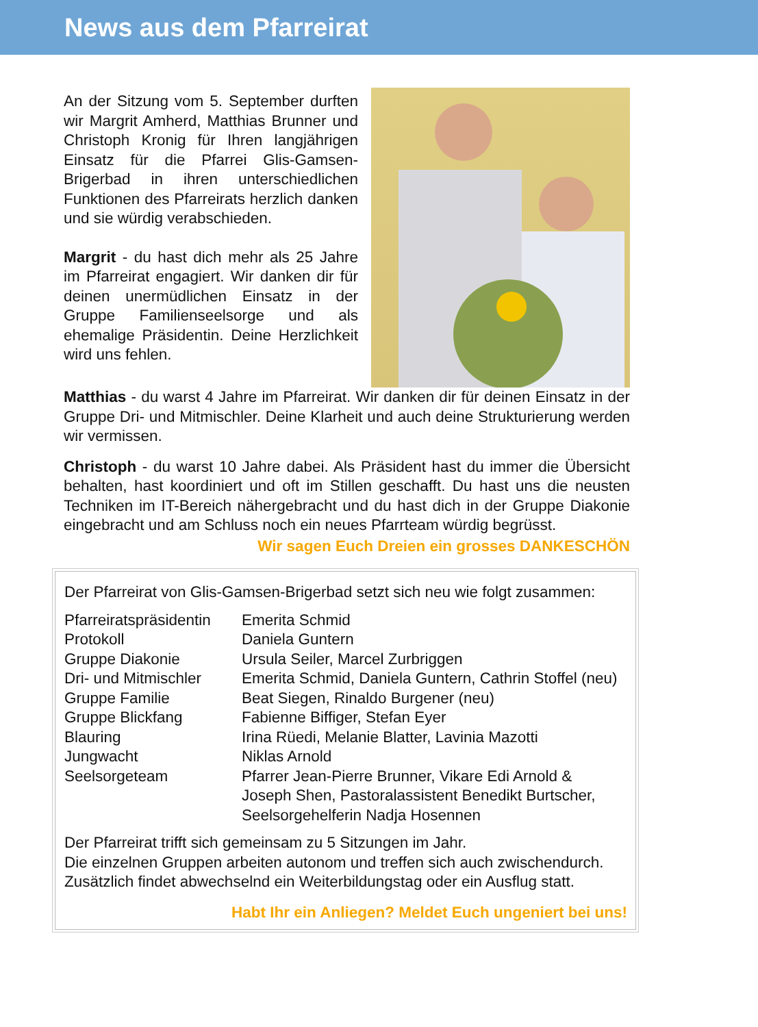News aus dem Pfarreirat
An der Sitzung vom 5. September durften wir Margrit Amherd, Matthias Brunner und Christoph Kronig für Ihren langjährigen Einsatz für die Pfarrei Glis-Gamsen-Brigerbad in ihren unter­schiedlichen Funktionen des Pfarreirats herzlich danken und sie würdig verabschieden.
Margrit - du hast dich mehr als 25 Jahre im Pfarreirat engagiert. Wir danken dir für deinen unermüdlichen Einsatz in der Gruppe Familienseelsorge und als ehemalige Präsidentin. Deine Herz­lichkeit wird uns fehlen.
Matthias - du warst 4 Jahre im Pfarreirat. Wir danken dir für deinen Einsatz in der Gruppe Dri- und Mitmischler. Deine Klarheit und auch deine Strukturierung werden wir vermissen.
Christoph - du warst 10 Jahre dabei. Als Präsident hast du immer die Übersicht behalten, hast koordiniert und oft im Stillen geschafft. Du hast uns die neusten Techniken im IT-Bereich nähergebracht und du hast dich in der Gruppe Diakonie eingebracht und am Schluss noch ein neues Pfarrteam würdig begrüsst.
Wir sagen Euch Dreien ein grosses DANKESCHÖN
Der Pfarreirat von Glis-Gamsen-Brigerbad setzt sich neu wie folgt zusammen:
| Pfarreiratspräsidentin | Emerita Schmid |
| Protokoll | Daniela Guntern |
| Gruppe Diakonie | Ursula Seiler, Marcel Zurbriggen |
| Dri- und Mitmischler | Emerita Schmid, Daniela Guntern, Cathrin Stoffel (neu) |
| Gruppe Familie | Beat Siegen, Rinaldo Burgener (neu) |
| Gruppe Blickfang | Fabienne Biffiger, Stefan Eyer |
| Blauring | Irina Rüedi, Melanie Blatter, Lavinia Mazotti |
| Jungwacht | Niklas Arnold |
| Seelsorgeteam | Pfarrer Jean-Pierre Brunner, Vikare Edi Arnold & Joseph Shen, Pastoralassistent Benedikt Burtscher, Seelsorgehelferin Nadja Hosennen |
Der Pfarreirat trifft sich gemeinsam zu 5 Sitzungen im Jahr.
Die einzelnen Gruppen arbeiten autonom und treffen sich auch zwischendurch.
Zusätzlich findet abwechselnd ein Weiterbildungstag oder ein Ausflug statt.
Habt Ihr ein Anliegen? Meldet Euch ungeniert bei uns!